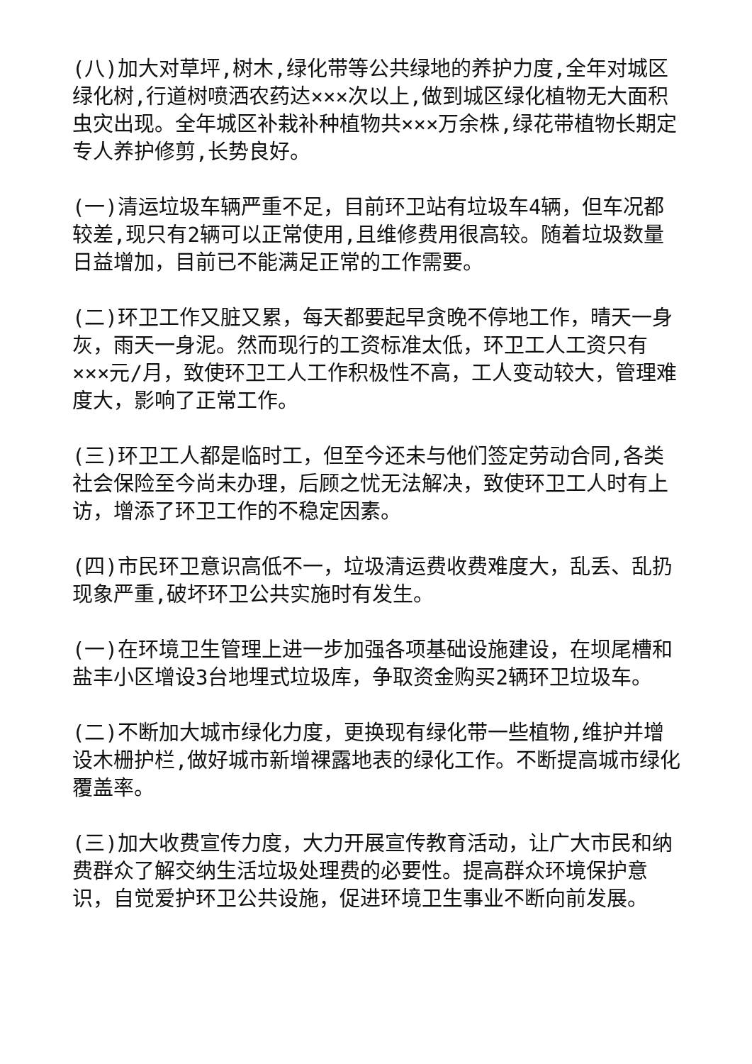(八)加大对草坪,树木,绿化带等公共绿地的养护力度,全年对城区绿化树,行道树喷洒农药达×××次以上,做到城区绿化植物无大面积虫灾出现。全年城区补栽补种植物共×××万余株,绿花带植物长期定专人养护修剪,长势良好。
(一)清运垃圾车辆严重不足，目前环卫站有垃圾车4辆，但车况都较差,现只有2辆可以正常使用,且维修费用很高较。随着垃圾数量日益增加，目前已不能满足正常的工作需要。
(二)环卫工作又脏又累，每天都要起早贪晚不停地工作，晴天一身灰，雨天一身泥。然而现行的工资标准太低，环卫工人工资只有×××元/月，致使环卫工人工作积极性不高，工人变动较大，管理难度大，影响了正常工作。
(三)环卫工人都是临时工，但至今还未与他们签定劳动合同,各类社会保险至今尚未办理，后顾之忧无法解决，致使环卫工人时有上访，增添了环卫工作的不稳定因素。
(四)市民环卫意识高低不一，垃圾清运费收费难度大，乱丢、乱扔现象严重,破坏环卫公共实施时有发生。
(一)在环境卫生管理上进一步加强各项基础设施建设，在坝尾槽和盐丰小区增设3台地埋式垃圾库，争取资金购买2辆环卫垃圾车。
(二)不断加大城市绿化力度，更换现有绿化带一些植物,维护并增设木栅护栏,做好城市新增裸露地表的绿化工作。不断提高城市绿化覆盖率。
(三)加大收费宣传力度，大力开展宣传教育活动，让广大市民和纳费群众了解交纳生活垃圾处理费的必要性。提高群众环境保护意识，自觉爱护环卫公共设施，促进环境卫生事业不断向前发展。